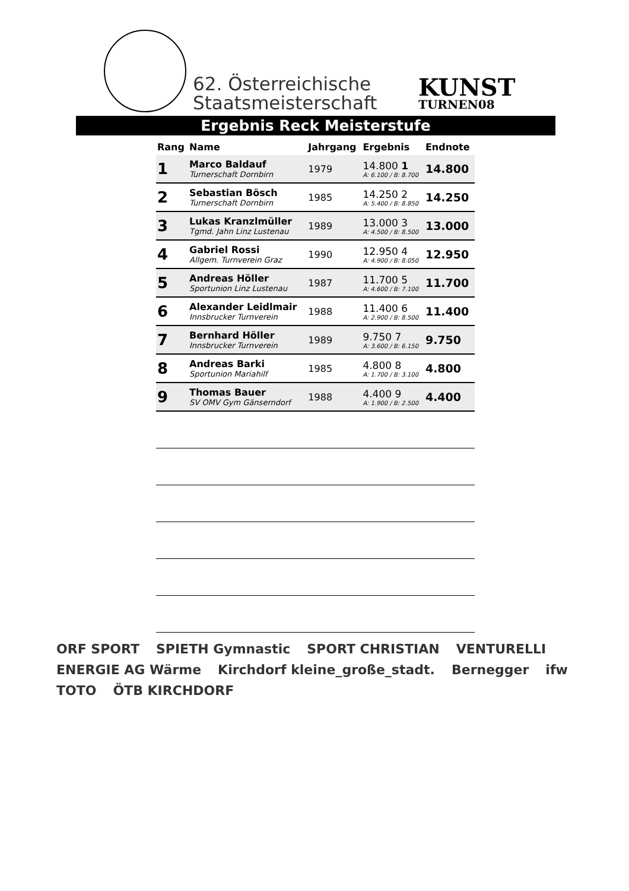62. Österreichische
Staatsmeisterschaft
KUNST
TURNEN08
Ergebnis Reck Meisterstufe
| Rang | Name | Jahrgang | Ergebnis | Endnote |
| --- | --- | --- | --- | --- |
| 1 | Marco Baldauf Turnerschaft Dornbirn | 1979 | 14.800 1 A: 6.100 / B: 8.700 | 14.800 |
| 2 | Sebastian Bösch Turnerschaft Dornbirn | 1985 | 14.250 2 A: 5.400 / B: 8.850 | 14.250 |
| 3 | Lukas Kranzlmüller Tgmd. Jahn Linz Lustenau | 1989 | 13.000 3 A: 4.500 / B: 8.500 | 13.000 |
| 4 | Gabriel Rossi Allgem. Turnverein Graz | 1990 | 12.950 4 A: 4.900 / B: 8.050 | 12.950 |
| 5 | Andreas Höller Sportunion Linz Lustenau | 1987 | 11.700 5 A: 4.600 / B: 7.100 | 11.700 |
| 6 | Alexander Leidlmair Innsbrucker Turnverein | 1988 | 11.400 6 A: 2.900 / B: 8.500 | 11.400 |
| 7 | Bernhard Höller Innsbrucker Turnverein | 1989 | 9.750 7 A: 3.600 / B: 6.150 | 9.750 |
| 8 | Andreas Barki Sportunion Mariahilf | 1985 | 4.800 8 A: 1.700 / B: 3.100 | 4.800 |
| 9 | Thomas Bauer SV OMV Gym Gänserndorf | 1988 | 4.400 9 A: 1.900 / B: 2.500 | 4.400 |
ORF SPORT SPIETH Gymnastic SPORT CHRISTIAN VENTURELLI ENERGIE AG Wärme Kirchdorf kleine_große_stadt. Bernegger ifw TOTO ÖTB KIRCHDORF